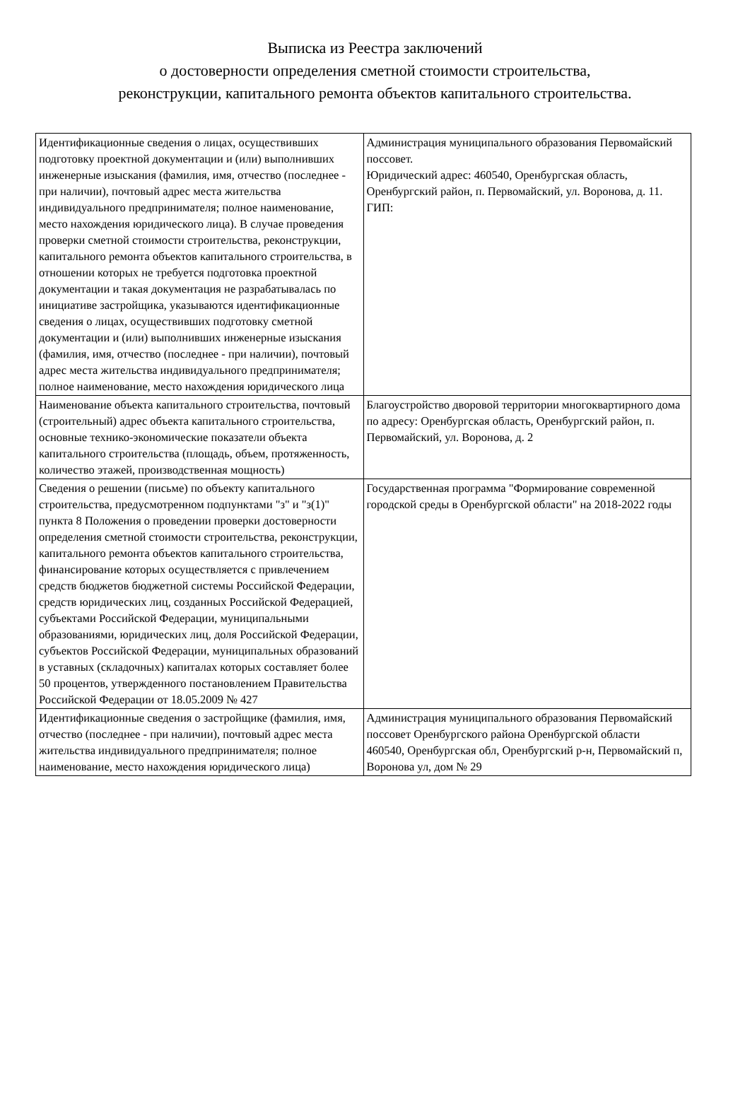Выписка из Реестра заключений
о достоверности определения сметной стоимости строительства,
реконструкции, капитального ремонта объектов капитального строительства.
| Идентификационные сведения о лицах, осуществивших подготовку проектной документации и (или) выполнивших инженерные изыскания (фамилия, имя, отчество (последнее - при наличии), почтовый адрес места жительства индивидуального предпринимателя; полное наименование, место нахождения юридического лица). В случае проведения проверки сметной стоимости строительства, реконструкции, капитального ремонта объектов капитального строительства, в отношении которых не требуется подготовка проектной документации и такая документация не разрабатывалась по инициативе застройщика, указываются идентификационные сведения о лицах, осуществивших подготовку сметной документации и (или) выполнивших инженерные изыскания (фамилия, имя, отчество (последнее - при наличии), почтовый адрес места жительства индивидуального предпринимателя; полное наименование, место нахождения юридического лица | Администрация муниципального образования Первомайский поссовет. Юридический адрес: 460540, Оренбургская область, Оренбургский район, п. Первомайский, ул. Воронова, д. 11. ГИП: |
| Наименование объекта капитального строительства, почтовый (строительный) адрес объекта капитального строительства, основные технико-экономические показатели объекта капитального строительства (площадь, объем, протяженность, количество этажей, производственная мощность) | Благоустройство дворовой территории многоквартирного дома по адресу: Оренбургская область, Оренбургский район, п. Первомайский, ул. Воронова, д. 2 |
| Сведения о решении (письме) по объекту капитального строительства, предусмотренном подпунктами "з" и "з(1)" пункта 8 Положения о проведении проверки достоверности определения сметной стоимости строительства, реконструкции, капитального ремонта объектов капитального строительства, финансирование которых осуществляется с привлечением средств бюджетов бюджетной системы Российской Федерации, средств юридических лиц, созданных Российской Федерацией, субъектами Российской Федерации, муниципальными образованиями, юридических лиц, доля Российской Федерации, субъектов Российской Федерации, муниципальных образований в уставных (складочных) капиталах которых составляет более 50 процентов, утвержденного постановлением Правительства Российской Федерации от 18.05.2009 № 427 | Государственная программа "Формирование современной городской среды в Оренбургской области" на 2018-2022 годы |
| Идентификационные сведения о застройщике (фамилия, имя, отчество (последнее - при наличии), почтовый адрес места жительства индивидуального предпринимателя; полное наименование, место нахождения юридического лица) | Администрация муниципального образования Первомайский поссовет Оренбургского района Оренбургской области 460540, Оренбургская обл, Оренбургский р-н, Первомайский п, Воронова ул, дом № 29 |